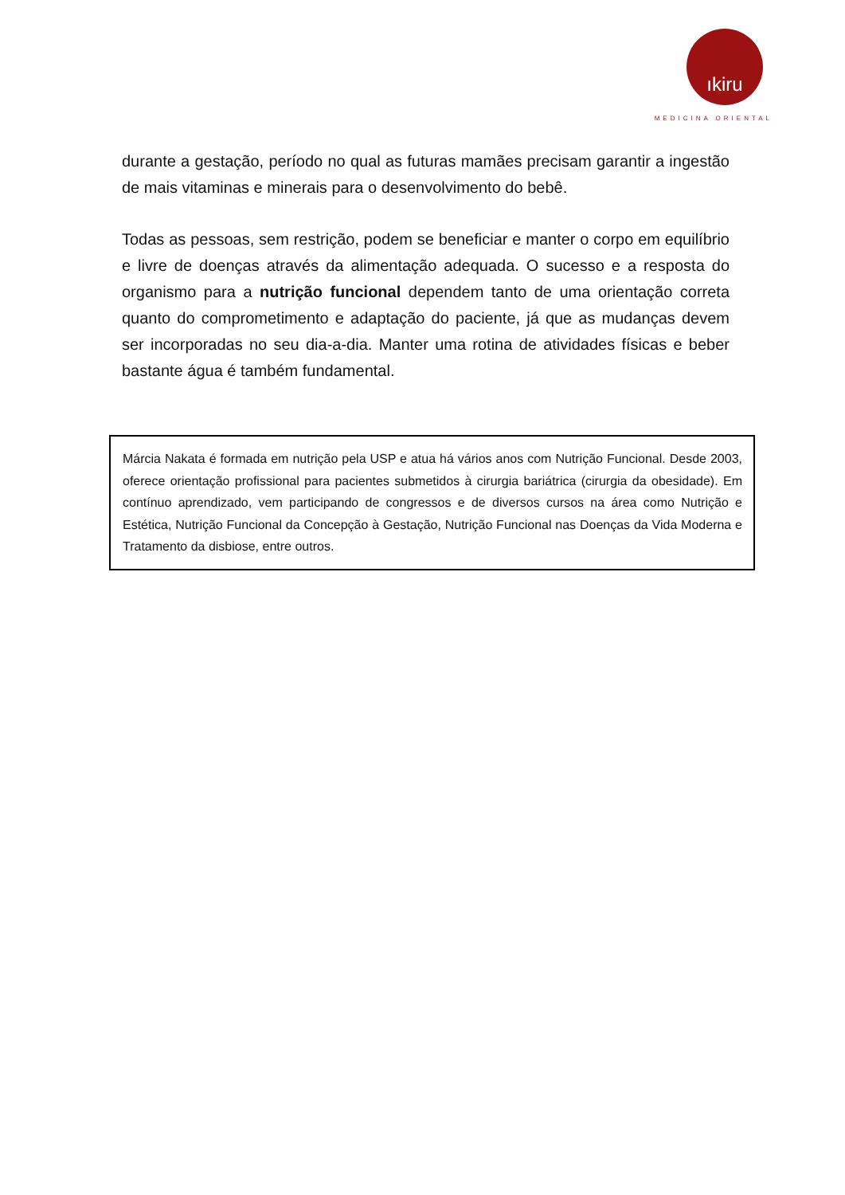ıkiru
MEDICINA ORIENTAL
durante a gestação, período no qual as futuras mamães precisam garantir a ingestão de mais vitaminas e minerais para o desenvolvimento do bebê.
Todas as pessoas, sem restrição, podem se beneficiar e manter o corpo em equilíbrio e livre de doenças através da alimentação adequada. O sucesso e a resposta do organismo para a nutrição funcional dependem tanto de uma orientação correta quanto do comprometimento e adaptação do paciente, já que as mudanças devem ser incorporadas no seu dia-a-dia. Manter uma rotina de atividades físicas e beber bastante água é também fundamental.
Márcia Nakata é formada em nutrição pela USP e atua há vários anos com Nutrição Funcional. Desde 2003, oferece orientação profissional para pacientes submetidos à cirurgia bariátrica (cirurgia da obesidade). Em contínuo aprendizado, vem participando de congressos e de diversos cursos na área como Nutrição e Estética, Nutrição Funcional da Concepção à Gestação, Nutrição Funcional nas Doenças da Vida Moderna e Tratamento da disbiose, entre outros.